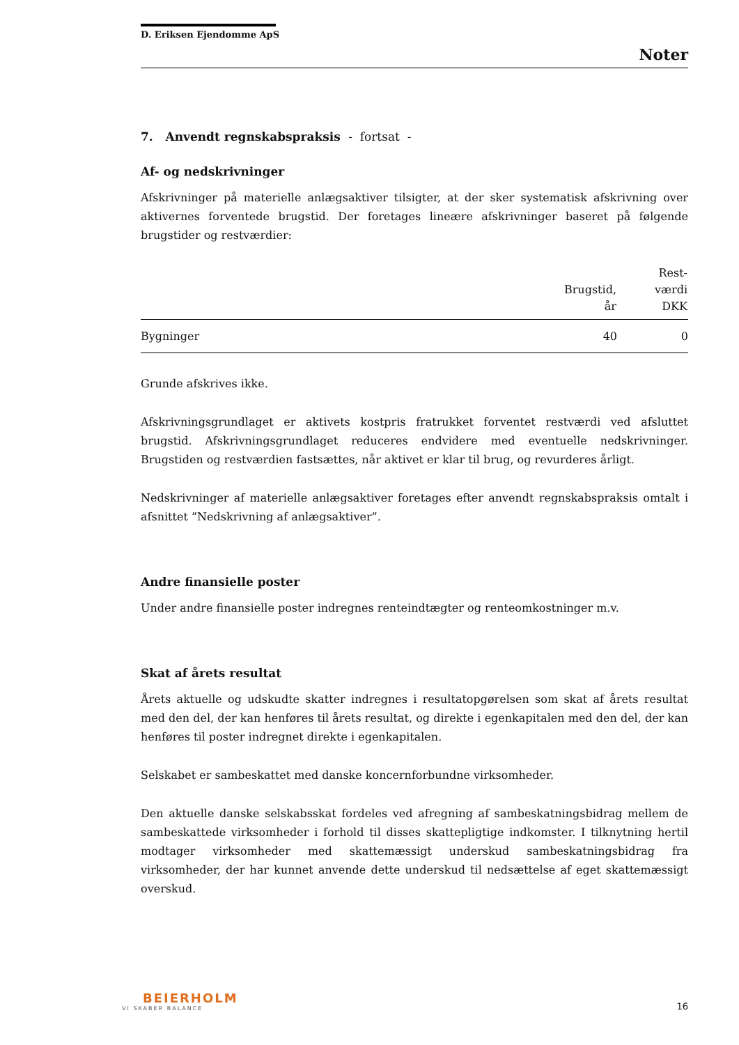D. Eriksen Ejendomme ApS
Noter
7. Anvendt regnskabspraksis - fortsat -
Af- og nedskrivninger
Afskrivninger på materielle anlægsaktiver tilsigter, at der sker systematisk afskrivning over aktivernes forventede brugstid. Der foretages lineære afskrivninger baseret på følgende brugstider og restværdier:
| | Brugstid, år | Rest- værdi DKK |
| --- | --- | --- |
| Bygninger | 40 | 0 |
Grunde afskrives ikke.
Afskrivningsgrundlaget er aktivets kostpris fratrukket forventet restværdi ved afsluttet brugstid. Afskrivningsgrundlaget reduceres endvidere med eventuelle nedskrivninger. Brugstiden og restværdien fastsættes, når aktivet er klar til brug, og revurderes årligt.
Nedskrivninger af materielle anlægsaktiver foretages efter anvendt regnskabspraksis omtalt i afsnittet ”Nedskrivning af anlægsaktiver”.
Andre finansielle poster
Under andre finansielle poster indregnes renteindtægter og renteomkostninger m.v.
Skat af årets resultat
Årets aktuelle og udskudte skatter indregnes i resultatopgørelsen som skat af årets resultat med den del, der kan henføres til årets resultat, og direkte i egenkapitalen med den del, der kan henføres til poster indregnet direkte i egenkapitalen.
Selskabet er sambeskattet med danske koncernforbundne virksomheder.
Den aktuelle danske selskabsskat fordeles ved afregning af sambeskatningsbidrag mellem de sambeskattede virksomheder i forhold til disses skattepligtige indkomster. I tilknytning hertil modtager virksomheder med skattemæssigt underskud sambeskatningsbidrag fra virksomheder, der har kunnet anvende dette underskud til nedsættelse af eget skattemæssigt overskud.
BEIERHOLM
VI SKABER BALANCE
16